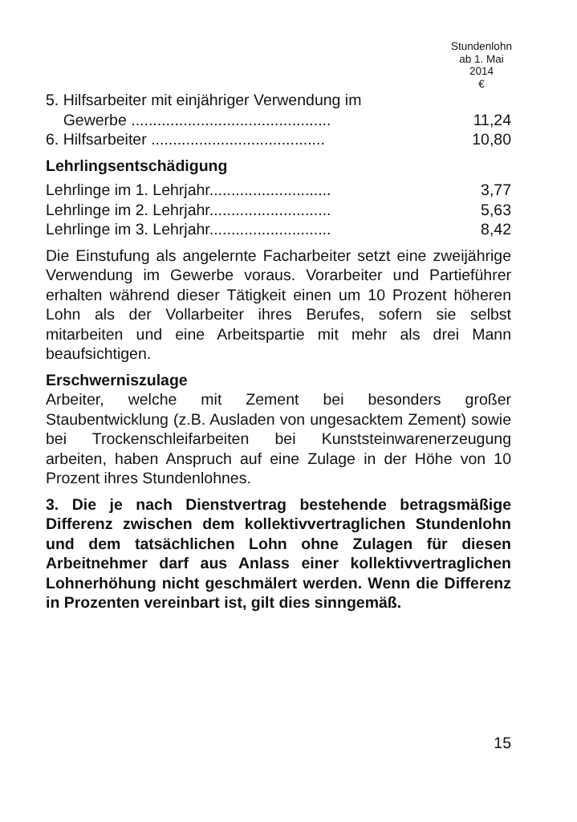Stundenlohn
ab 1. Mai
2014
€
| 5. Hilfsarbeiter mit einjähriger Verwendung im | |
| Gewerbe .............................................. | 11,24 |
| 6. Hilfsarbeiter ........................................ | 10,80 |
Lehrlingsentschädigung
| Lehrlinge im 1. Lehrjahr............................ | 3,77 |
| Lehrlinge im 2. Lehrjahr............................ | 5,63 |
| Lehrlinge im 3. Lehrjahr............................ | 8,42 |
Die Einstufung als angelernte Facharbeiter setzt eine zweijährige Verwendung im Gewerbe voraus. Vorarbeiter und Partieführer erhalten während dieser Tätigkeit einen um 10 Prozent höheren Lohn als der Vollarbeiter ihres Berufes, sofern sie selbst mitarbeiten und eine Arbeitspartie mit mehr als drei Mann beaufsichtigen.
Erschwerniszulage
Arbeiter, welche mit Zement bei besonders großer Staubentwicklung (z.B. Ausladen von ungesacktem Zement) sowie bei Trockenschleifarbeiten bei Kunststeinwarenerzeugung arbeiten, haben Anspruch auf eine Zulage in der Höhe von 10 Prozent ihres Stundenlohnes.
3. Die je nach Dienstvertrag bestehende betragsmäßige Differenz zwischen dem kollektivvertraglichen Stundenlohn und dem tatsächlichen Lohn ohne Zulagen für diesen Arbeitnehmer darf aus Anlass einer kollektivvertraglichen Lohnerhöhung nicht geschmälert werden. Wenn die Differenz in Prozenten vereinbart ist, gilt dies sinngemäß.
15